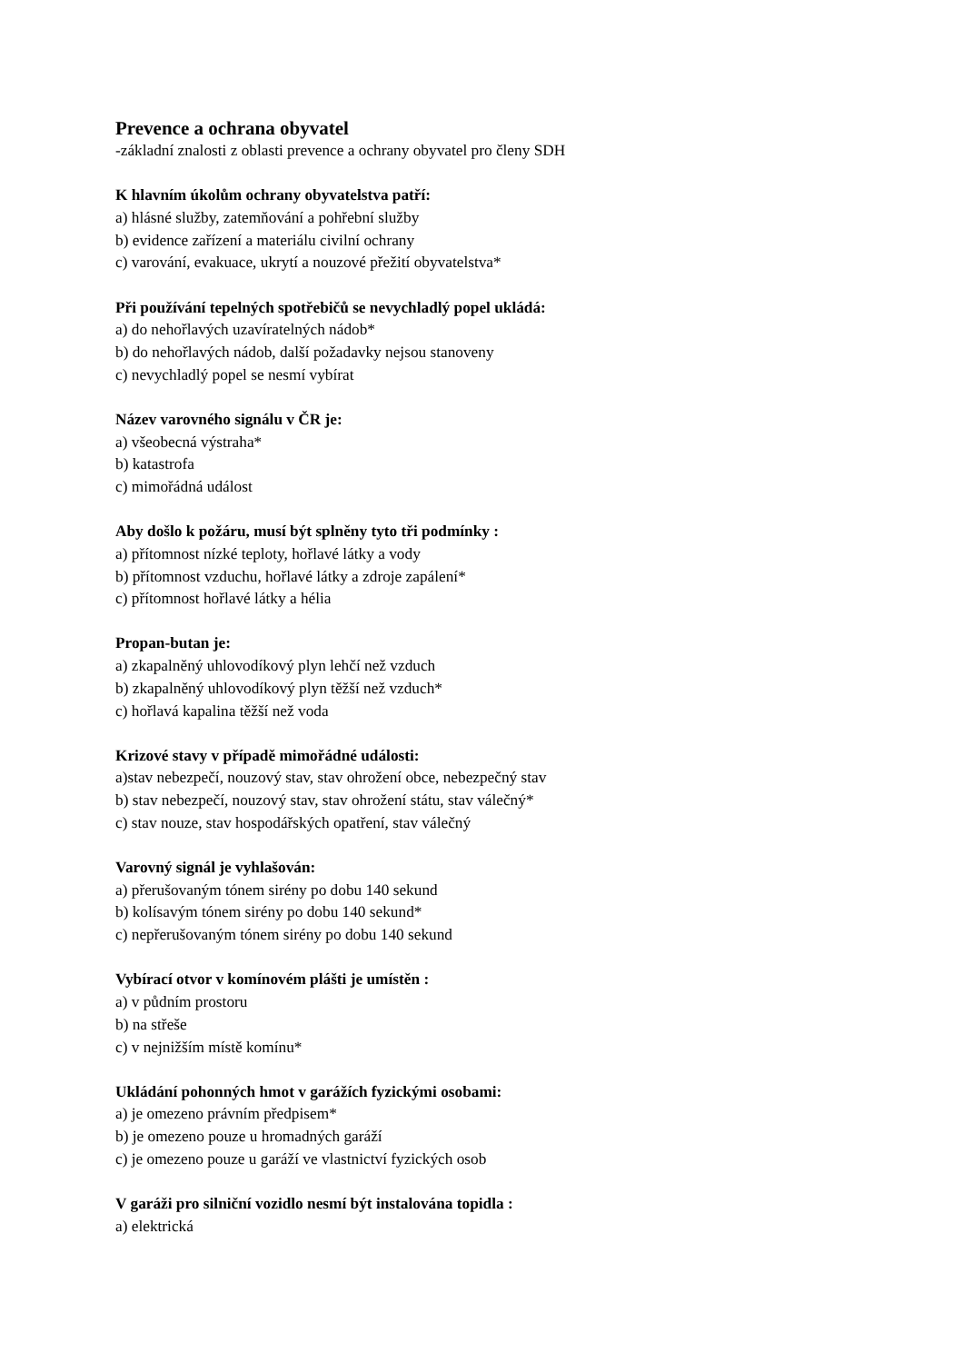Prevence a ochrana obyvatel
-základní znalosti z oblasti prevence a ochrany obyvatel pro členy SDH
K hlavním úkolům ochrany obyvatelstva patří:
a) hlásné služby, zatemňování a pohřební služby
b) evidence zařízení a materiálu civilní ochrany
c) varování, evakuace, ukrytí a nouzové přežití obyvatelstva*
Při používání tepelných spotřebičů se nevychladlý popel ukládá:
a) do nehořlavých uzavíratelných nádob*
b) do nehořlavých nádob, další požadavky nejsou stanoveny
c) nevychladlý popel se nesmí vybírat
Název varovného signálu v ČR je:
a) všeobecná výstraha*
b) katastrofa
c) mimořádná událost
Aby došlo k požáru, musí být splněny tyto tři podmínky :
a) přítomnost nízké teploty, hořlavé látky a vody
b) přítomnost vzduchu, hořlavé látky a zdroje zapálení*
c) přítomnost hořlavé látky a hélia
Propan-butan je:
a) zkapalněný uhlovodíkový plyn lehčí než vzduch
b) zkapalněný uhlovodíkový plyn těžší než vzduch*
c) hořlavá kapalina těžší než voda
Krizové stavy v případě mimořádné události:
a)stav nebezpečí, nouzový stav, stav ohrožení obce, nebezpečný stav
b) stav nebezpečí, nouzový stav, stav ohrožení státu, stav válečný*
c) stav nouze, stav hospodářských opatření, stav válečný
Varovný signál je vyhlašován:
a) přerušovaným tónem sirény po dobu 140 sekund
b) kolísavým tónem sirény po dobu 140 sekund*
c) nepřerušovaným tónem sirény po dobu 140 sekund
Vybírací otvor v komínovém plášti je umístěn :
a) v půdním prostoru
b) na střeše
c) v nejnižším místě komínu*
Ukládání pohonných hmot v garážích fyzickými osobami:
a) je omezeno právním předpisem*
b) je omezeno pouze u hromadných garáží
c) je omezeno pouze u garáží ve vlastnictví fyzických osob
V garáži pro silniční vozidlo nesmí být instalována topidla :
a) elektrická